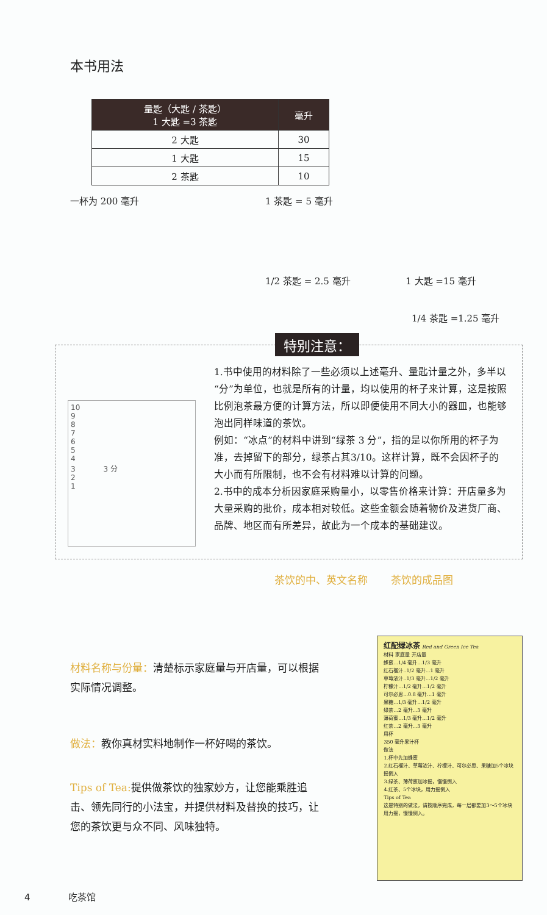本书用法
| 量匙（大匙 / 茶匙） 1 大匙 =3 茶匙 | 毫升 |
| --- | --- |
| 2 大匙 | 30 |
| 1 大匙 | 15 |
| 2 茶匙 | 10 |
一杯为 200 毫升 1 茶匙 = 5 毫升
1/2 茶匙 = 2.5 毫升 1 大匙 =15 毫升
1/4 茶匙 =1.25 毫升
特别注意：
10
9
8
7
6
5
4
3 3 分
2
1
1.书中使用的材料除了一些必须以上述毫升、量匙计量之外，多半以“分”为单位，也就是所有的计量，均以使用的杯子来计算，这是按照比例泡茶最方便的计算方法，所以即便使用不同大小的器皿，也能够泡出同样味道的茶饮。
例如：“冰点”的材料中讲到“绿茶 3 分”，指的是以你所用的杯子为准，去掉留下的部分，绿茶占其3/10。这样计算，既不会因杯子的大小而有所限制，也不会有材料难以计算的问题。
2.书中的成本分析因家庭采购量小，以零售价格来计算：开店量多为大量采购的批价，成本相对较低。这些金额会随着物价及进货厂商、品牌、地区而有所差异，故此为一个成本的基础建议。
茶饮的中、英文名称 茶饮的成品图
材料名称与份量：清楚标示家庭量与开店量，可以根据实际情况调整。
做法：教你真材实料地制作一杯好喝的茶饮。
Tips of Tea: 提供做茶饮的独家妙方，让您能乘胜追击、领先同行的小法宝，并提供材料及替换的技巧，让您的茶饮更与众不同、风味独特。
红配绿冰茶 Red and Green Ice Tea
材料 家庭量 开店量
蜂蜜...1/4 毫升...1/3 毫升
红石榴汁..1/2 毫升...1 毫升
草莓浓汁..1/3 毫升...1/2 毫升
柠檬汁...1/2 毫升...1/2 毫升
可尔必思...0.8 毫升...1 毫升
果糖...1/3 毫升...1/2 毫升
绿茶...2 毫升...3 毫升
薄荷蜜...1/3 毫升...1/2 毫升
红茶...2 毫升...3 毫升
用杯
350 毫升果汁杯
做法
1.杯中先加蜂蜜
2.红石榴汁、草莓浓汁、柠檬汁、可尔必思、果糖加5个冰块摇倒入
3.绿茶、薄荷蜜加冰摇，慢慢倒入
4.红茶、5个冰块，用力摇倒入
Tips of Tea
这是特别的做法，请按顺序完成，每一层都要加3～5个冰块用力摇，慢慢倒入。
4 吃茶馆